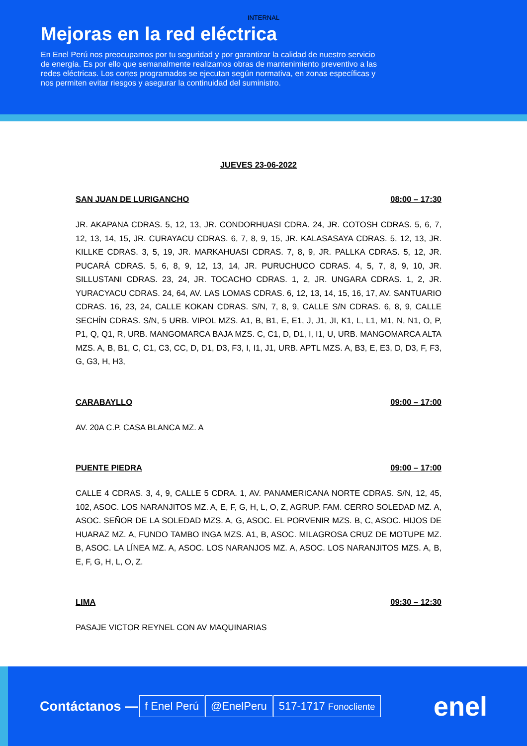INTERNAL
Mejoras en la red eléctrica
En Enel Perú nos preocupamos por tu seguridad y por garantizar la calidad de nuestro servicio de energía. Es por ello que semanalmente realizamos obras de mantenimiento preventivo a las redes eléctricas. Los cortes programados se ejecutan según normativa, en zonas específicas y nos permiten evitar riesgos y asegurar la continuidad del suministro.
JUEVES 23-06-2022
SAN JUAN DE LURIGANCHO 08:00 – 17:30
JR. AKAPANA CDRAS. 5, 12, 13, JR. CONDORHUASI CDRA. 24, JR. COTOSH CDRAS. 5, 6, 7, 12, 13, 14, 15, JR. CURAYACU CDRAS. 6, 7, 8, 9, 15, JR. KALASASAYA CDRAS. 5, 12, 13, JR. KILLKE CDRAS. 3, 5, 19, JR. MARKAHUASI CDRAS. 7, 8, 9, JR. PALLKA CDRAS. 5, 12, JR. PUCARÁ CDRAS. 5, 6, 8, 9, 12, 13, 14, JR. PURUCHUCO CDRAS. 4, 5, 7, 8, 9, 10, JR. SILLUSTANI CDRAS. 23, 24, JR. TOCACHO CDRAS. 1, 2, JR. UNGARA CDRAS. 1, 2, JR. YURACYACU CDRAS. 24, 64, AV. LAS LOMAS CDRAS. 6, 12, 13, 14, 15, 16, 17, AV. SANTUARIO CDRAS. 16, 23, 24, CALLE KOKAN CDRAS. S/N, 7, 8, 9, CALLE S/N CDRAS. 6, 8, 9, CALLE SECHÍN CDRAS. S/N, 5 URB. VIPOL MZS. A1, B, B1, E, E1, J, J1, JI, K1, L, L1, M1, N, N1, O, P, P1, Q, Q1, R, URB. MANGOMARCA BAJA MZS. C, C1, D, D1, I, I1, U, URB. MANGOMARCA ALTA MZS. A, B, B1, C, C1, C3, CC, D, D1, D3, F3, I, I1, J1, URB. APTL MZS. A, B3, E, E3, D, D3, F, F3, G, G3, H, H3,
CARABAYLLO 09:00 – 17:00
AV. 20A C.P. CASA BLANCA MZ. A
PUENTE PIEDRA 09:00 – 17:00
CALLE 4 CDRAS. 3, 4, 9, CALLE 5 CDRA. 1, AV. PANAMERICANA NORTE CDRAS. S/N, 12, 45, 102, ASOC. LOS NARANJITOS MZ. A, E, F, G, H, L, O, Z, AGRUP. FAM. CERRO SOLEDAD MZ. A, ASOC. SEÑOR DE LA SOLEDAD MZS. A, G, ASOC. EL PORVENIR MZS. B, C, ASOC. HIJOS DE HUARAZ MZ. A, FUNDO TAMBO INGA MZS. A1, B, ASOC. MILAGROSA CRUZ DE MOTUPE MZ. B, ASOC. LA LÍNEA MZ. A, ASOC. LOS NARANJOS MZ. A, ASOC. LOS NARANJITOS MZS. A, B, E, F, G, H, L, O, Z.
LIMA 09:30 – 12:30
PASAJE VICTOR REYNEL CON AV MAQUINARIAS
Contáctanos — f Enel Perú @EnelPeru 517-1717 Fonocliente enel